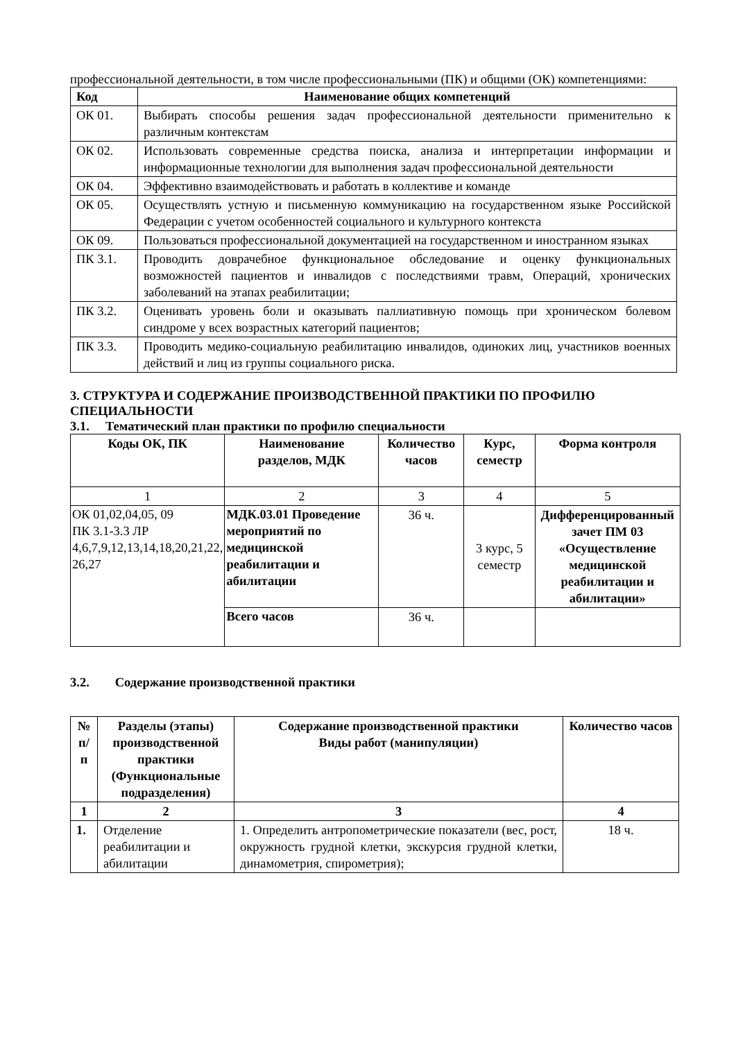профессиональной деятельности, в том числе профессиональными (ПК) и общими (ОК) компетенциями:
| Код | Наименование общих компетенций |
| --- | --- |
| ОК 01. | Выбирать способы решения задач профессиональной деятельности применительно к различным контекстам |
| ОК 02. | Использовать современные средства поиска, анализа и интерпретации информации и информационные технологии для выполнения задач профессиональной деятельности |
| ОК 04. | Эффективно взаимодействовать и работать в коллективе и команде |
| ОК 05. | Осуществлять устную и письменную коммуникацию на государственном языке Российской Федерации с учетом особенностей социального и культурного контекста |
| ОК 09. | Пользоваться профессиональной документацией на государственном и иностранном языках |
| ПК 3.1. | Проводить доврачебное функциональное обследование и оценку функциональных возможностей пациентов и инвалидов с последствиями травм, Операций, хронических заболеваний на этапах реабилитации; |
| ПК 3.2. | Оценивать уровень боли и оказывать паллиативную помощь при хроническом болевом синдроме у всех возрастных категорий пациентов; |
| ПК 3.3. | Проводить медико-социальную реабилитацию инвалидов, одиноких лиц, участников военных действий и лиц из группы социального риска. |
3. СТРУКТУРА И СОДЕРЖАНИЕ ПРОИЗВОДСТВЕННОЙ ПРАКТИКИ ПО ПРОФИЛЮ СПЕЦИАЛЬНОСТИ
3.1. Тематический план практики по профилю специальности
| Коды ОК, ПК | Наименование разделов, МДК | Количество часов | Курс, семестр | Форма контроля |
| --- | --- | --- | --- | --- |
| 1 | 2 | 3 | 4 | 5 |
| ОК 01,02,04,05, 09 ПК 3.1-3.3 ЛР 4,6,7,9,12,13,14,18,20,21,22, 26,27 | МДК.03.01 Проведение мероприятий по медицинской реабилитации и абилитации | 36 ч. | 3 курс, 5 семестр | Дифференцированный зачет ПМ 03 «Осуществление медицинской реабилитации и абилитации» |
| | Всего часов | 36 ч. | | |
3.2. Содержание производственной практики
| № п/п | Разделы (этапы) производственной практики (Функциональные подразделения) | Содержание производственной практики Виды работ (манипуляции) | Количество часов |
| --- | --- | --- | --- |
| 1 | 2 | 3 | 4 |
| 1. | Отделение реабилитации и абилитации | 1. Определить антропометрические показатели (вес, рост, окружность грудной клетки, экскурсия грудной клетки, динамометрия, спирометрия); | 18 ч. |